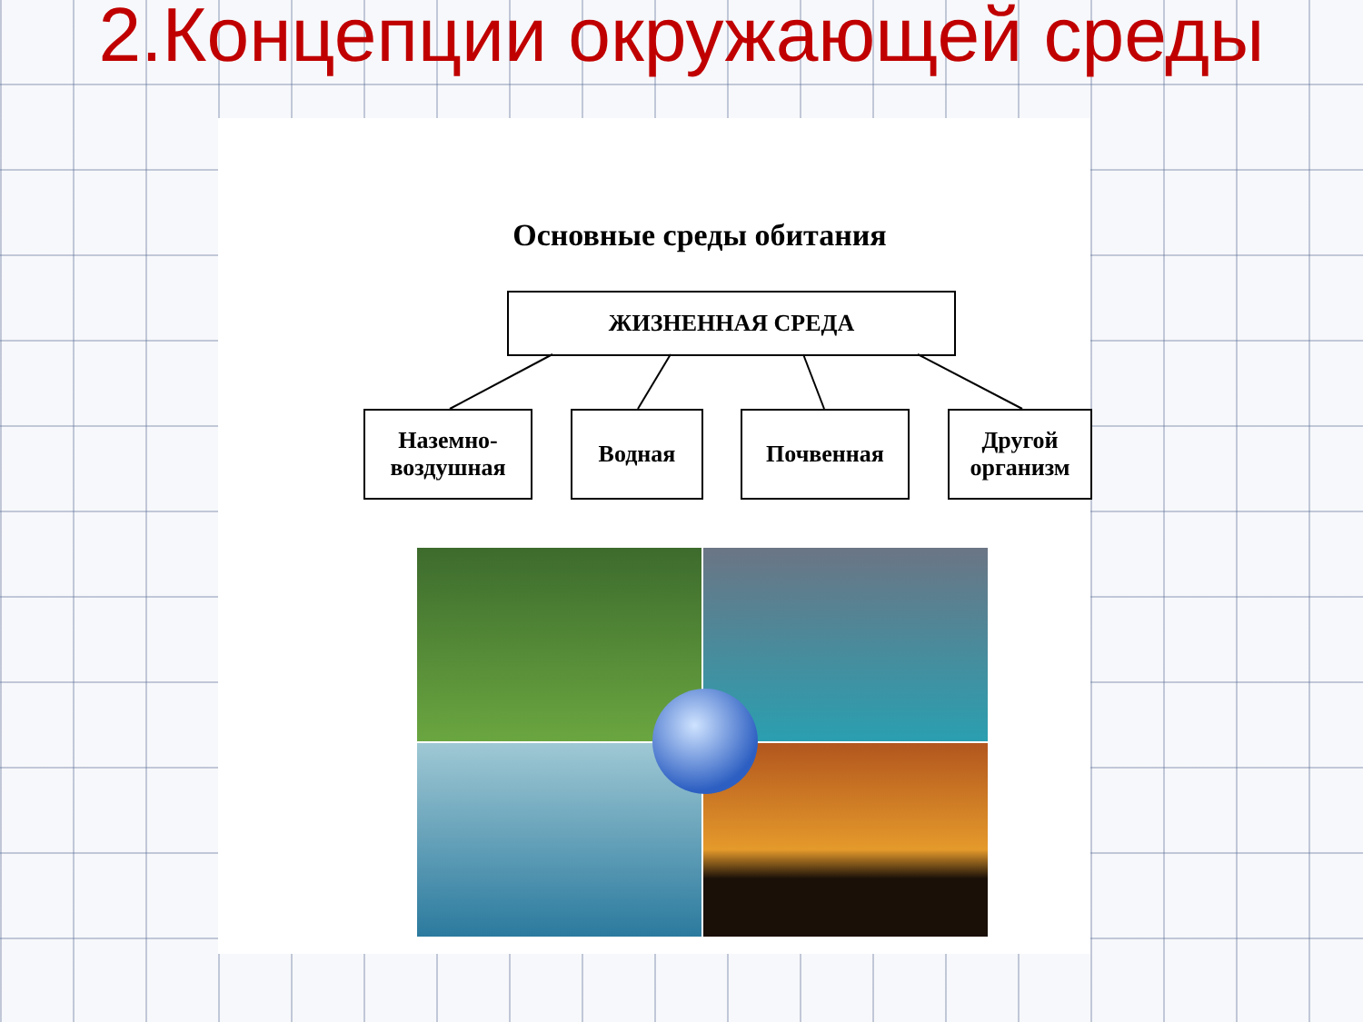2.Концепции окружающей среды
Основные среды обитания
ЖИЗНЕННАЯ СРЕДА
Наземно-
воздушная
Водная Почвенная
Другой
организм